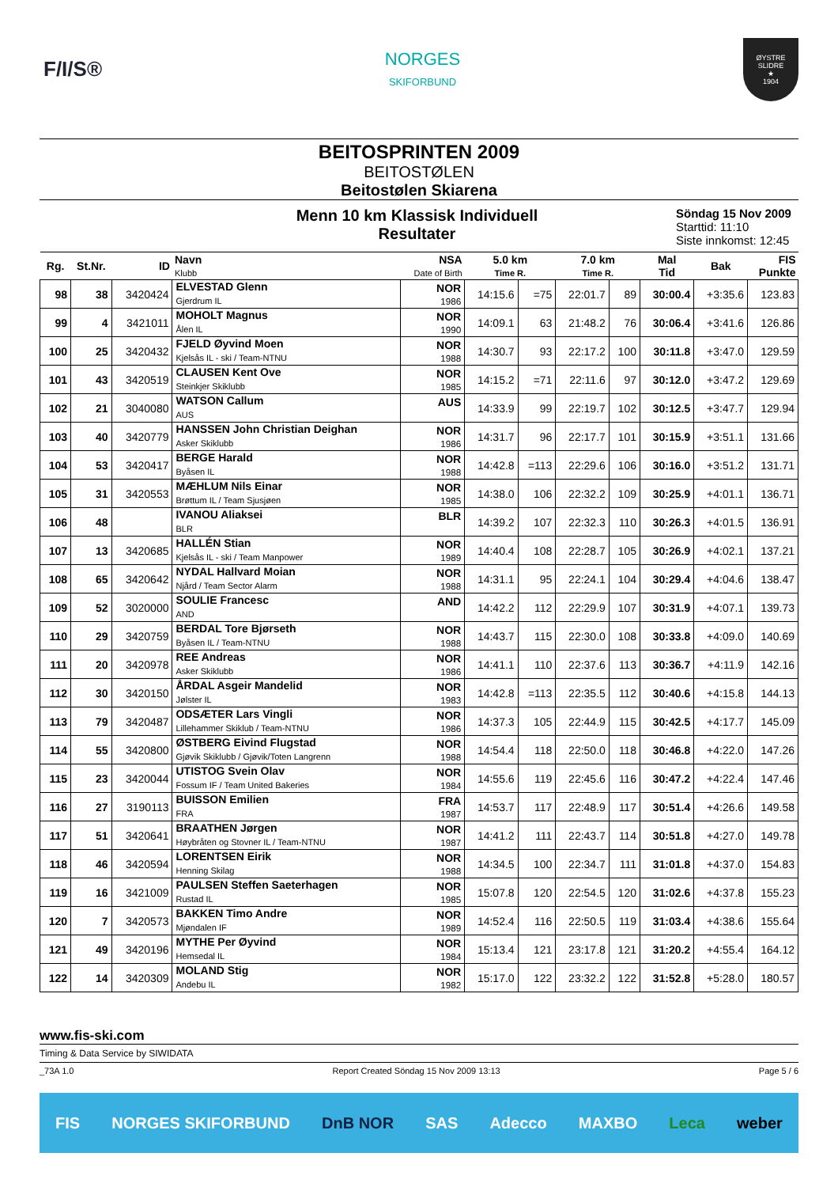F/I/S®
NORGES
SKIFORBUND
ØYSTRE SLIDRE
★
1904
BEITOSPRINTEN 2009
BEITOSTØLEN
Beitostølen Skiarena
Menn 10 km Klassisk Individuell
Resultater
Söndag 15 Nov 2009
Starttid: 11:10
Siste innkomst: 12:45
| Rg. | St.Nr. | ID | Navn Klubb | NSA Date of Birth | 5.0 km Time R. | | 7.0 km Time R. | | Mal Tid | Bak | FIS Punkte |
| --- | --- | --- | --- | --- | --- | --- | --- | --- | --- | --- | --- |
| 98 | 38 | 3420424 | ELVESTAD Glenn Gjerdrum IL | NOR 1986 | 14:15.6 | =75 | 22:01.7 | 89 | 30:00.4 | +3:35.6 | 123.83 |
| 99 | 4 | 3421011 | MOHOLT Magnus Ålen IL | NOR 1990 | 14:09.1 | 63 | 21:48.2 | 76 | 30:06.4 | +3:41.6 | 126.86 |
| 100 | 25 | 3420432 | FJELD Øyvind Moen Kjelsås IL - ski / Team-NTNU | NOR 1988 | 14:30.7 | 93 | 22:17.2 | 100 | 30:11.8 | +3:47.0 | 129.59 |
| 101 | 43 | 3420519 | CLAUSEN Kent Ove Steinkjer Skiklubb | NOR 1985 | 14:15.2 | =71 | 22:11.6 | 97 | 30:12.0 | +3:47.2 | 129.69 |
| 102 | 21 | 3040080 | WATSON Callum AUS | AUS | 14:33.9 | 99 | 22:19.7 | 102 | 30:12.5 | +3:47.7 | 129.94 |
| 103 | 40 | 3420779 | HANSSEN John Christian Deighan Asker Skiklubb | NOR 1986 | 14:31.7 | 96 | 22:17.7 | 101 | 30:15.9 | +3:51.1 | 131.66 |
| 104 | 53 | 3420417 | BERGE Harald Byåsen IL | NOR 1988 | 14:42.8 | =113 | 22:29.6 | 106 | 30:16.0 | +3:51.2 | 131.71 |
| 105 | 31 | 3420553 | MÆHLUM Nils Einar Brøttum IL / Team Sjusjøen | NOR 1985 | 14:38.0 | 106 | 22:32.2 | 109 | 30:25.9 | +4:01.1 | 136.71 |
| 106 | 48 | | IVANOU Aliaksei BLR | BLR | 14:39.2 | 107 | 22:32.3 | 110 | 30:26.3 | +4:01.5 | 136.91 |
| 107 | 13 | 3420685 | HALLÉN Stian Kjelsås IL - ski / Team Manpower | NOR 1989 | 14:40.4 | 108 | 22:28.7 | 105 | 30:26.9 | +4:02.1 | 137.21 |
| 108 | 65 | 3420642 | NYDAL Hallvard Moian Njård / Team Sector Alarm | NOR 1988 | 14:31.1 | 95 | 22:24.1 | 104 | 30:29.4 | +4:04.6 | 138.47 |
| 109 | 52 | 3020000 | SOULIE Francesc AND | AND | 14:42.2 | 112 | 22:29.9 | 107 | 30:31.9 | +4:07.1 | 139.73 |
| 110 | 29 | 3420759 | BERDAL Tore Bjørseth Byåsen IL / Team-NTNU | NOR 1988 | 14:43.7 | 115 | 22:30.0 | 108 | 30:33.8 | +4:09.0 | 140.69 |
| 111 | 20 | 3420978 | REE Andreas Asker Skiklubb | NOR 1986 | 14:41.1 | 110 | 22:37.6 | 113 | 30:36.7 | +4:11.9 | 142.16 |
| 112 | 30 | 3420150 | ÅRDAL Asgeir Mandelid Jølster IL | NOR 1983 | 14:42.8 | =113 | 22:35.5 | 112 | 30:40.6 | +4:15.8 | 144.13 |
| 113 | 79 | 3420487 | ODSÆTER Lars Vingli Lillehammer Skiklub / Team-NTNU | NOR 1986 | 14:37.3 | 105 | 22:44.9 | 115 | 30:42.5 | +4:17.7 | 145.09 |
| 114 | 55 | 3420800 | ØSTBERG Eivind Flugstad Gjøvik Skiklubb / Gjøvik/Toten Langrenn | NOR 1988 | 14:54.4 | 118 | 22:50.0 | 118 | 30:46.8 | +4:22.0 | 147.26 |
| 115 | 23 | 3420044 | UTISTOG Svein Olav Fossum IF / Team United Bakeries | NOR 1984 | 14:55.6 | 119 | 22:45.6 | 116 | 30:47.2 | +4:22.4 | 147.46 |
| 116 | 27 | 3190113 | BUISSON Emilien FRA | FRA 1987 | 14:53.7 | 117 | 22:48.9 | 117 | 30:51.4 | +4:26.6 | 149.58 |
| 117 | 51 | 3420641 | BRAATHEN Jørgen Høybråten og Stovner IL / Team-NTNU | NOR 1987 | 14:41.2 | 111 | 22:43.7 | 114 | 30:51.8 | +4:27.0 | 149.78 |
| 118 | 46 | 3420594 | LORENTSEN Eirik Henning Skilag | NOR 1988 | 14:34.5 | 100 | 22:34.7 | 111 | 31:01.8 | +4:37.0 | 154.83 |
| 119 | 16 | 3421009 | PAULSEN Steffen Saeterhagen Rustad IL | NOR 1985 | 15:07.8 | 120 | 22:54.5 | 120 | 31:02.6 | +4:37.8 | 155.23 |
| 120 | 7 | 3420573 | BAKKEN Timo Andre Mjøndalen IF | NOR 1989 | 14:52.4 | 116 | 22:50.5 | 119 | 31:03.4 | +4:38.6 | 155.64 |
| 121 | 49 | 3420196 | MYTHE Per Øyvind Hemsedal IL | NOR 1984 | 15:13.4 | 121 | 23:17.8 | 121 | 31:20.2 | +4:55.4 | 164.12 |
| 122 | 14 | 3420309 | MOLAND Stig Andebu IL | NOR 1982 | 15:17.0 | 122 | 23:32.2 | 122 | 31:52.8 | +5:28.0 | 180.57 |
www.fis-ski.com
Timing & Data Service by SIWIDATA
_73A 1.0 Report Created Söndag 15 Nov 2009 13:13 Page 5 / 6
FIS NORGES SKIFORBUND DnB NOR SAS Adecco MAXBO Leca weber